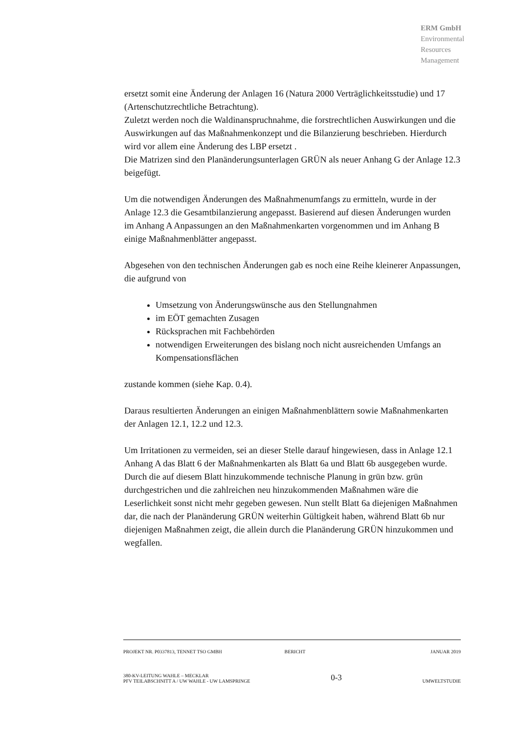ERM GmbH
Environmental
Resources
Management
ersetzt somit eine Änderung der Anlagen 16 (Natura 2000 Verträglichkeitsstudie) und 17 (Artenschutzrechtliche Betrachtung).
Zuletzt werden noch die Waldinanspruchnahme, die forstrechtlichen Auswirkungen und die Auswirkungen auf das Maßnahmenkonzept und die Bilanzierung beschrieben. Hierdurch wird vor allem eine Änderung des LBP ersetzt .
Die Matrizen sind den Planänderungsunterlagen GRÜN als neuer Anhang G der Anlage 12.3 beigefügt.
Um die notwendigen Änderungen des Maßnahmenumfangs zu ermitteln, wurde in der Anlage 12.3 die Gesamtbilanzierung angepasst. Basierend auf diesen Änderungen wurden im Anhang A Anpassungen an den Maßnahmenkarten vorgenommen und im Anhang B einige Maßnahmenblätter angepasst.
Abgesehen von den technischen Änderungen gab es noch eine Reihe kleinerer Anpassungen, die aufgrund von
Umsetzung von Änderungswünsche aus den Stellungnahmen
im EÖT gemachten Zusagen
Rücksprachen mit Fachbehörden
notwendigen Erweiterungen des bislang noch nicht ausreichenden Umfangs an Kompensationsflächen
zustande kommen (siehe Kap. 0.4).
Daraus resultierten Änderungen an einigen Maßnahmenblättern sowie Maßnahmenkarten der Anlagen 12.1, 12.2 und 12.3.
Um Irritationen zu vermeiden, sei an dieser Stelle darauf hingewiesen, dass in Anlage 12.1 Anhang A das Blatt 6 der Maßnahmenkarten als Blatt 6a und Blatt 6b ausgegeben wurde. Durch die auf diesem Blatt hinzukommende technische Planung in grün bzw. grün durchgestrichen und die zahlreichen neu hinzukommenden Maßnahmen wäre die Leserlichkeit sonst nicht mehr gegeben gewesen. Nun stellt Blatt 6a diejenigen Maßnahmen dar, die nach der Planänderung GRÜN weiterhin Gültigkeit haben, während Blatt 6b nur diejenigen Maßnahmen zeigt, die allein durch die Planänderung GRÜN hinzukommen und wegfallen.
PROJEKT NR. P0337813, TENNET TSO GMBH BERICHT JANUAR 2019
380-KV-LEITUNG WAHLE – MECKLAR
PFV TEILABSCHNITT A / UW WAHLE - UW LAMSPRINGE 0-3
UMWELTSTUDIE